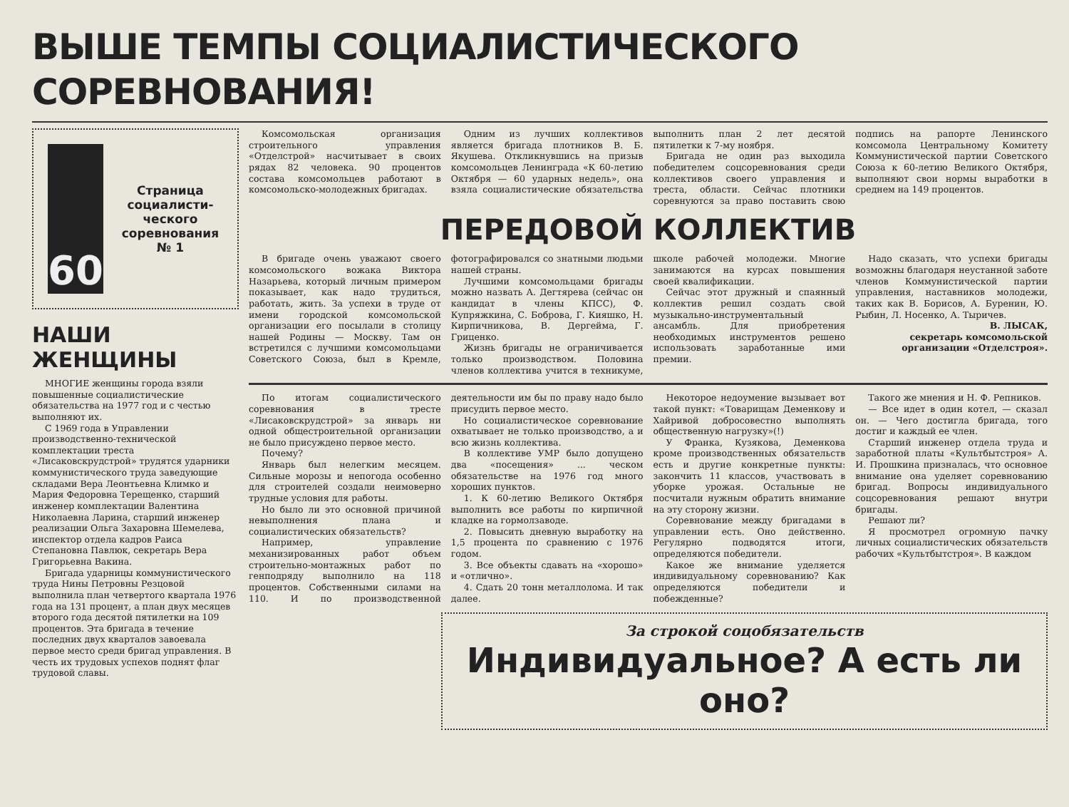ВЫШЕ ТЕМПЫ СОЦИАЛИСТИЧЕСКОГО СОРЕВНОВАНИЯ!
60
Страница социалисти-ческого соревнования № 1
НАШИ ЖЕНЩИНЫ
МНОГИЕ женщины города взяли повышенные социалистические обязательства на 1977 год и с честью выполняют их.
С 1969 года в Управлении производственно-технической комплектации треста «Лисаковскрудстрой» трудятся ударники коммунистического труда заведующие складами Вера Леонтьевна Климко и Мария Федоровна Терещенко, старший инженер комплектации Валентина Николаевна Ларина, старший инженер реализации Ольга Захаровна Шемелева, инспектор отдела кадров Раиса Степановна Павлюк, секретарь Вера Григорьевна Вакина.
Бригада ударницы коммунистического труда Нины Петровны Резцовой выполнила план четвертого квартала 1976 года на 131 процент, а план двух месяцев второго года десятой пятилетки на 109 процентов. Эта бригада в течение последних двух кварталов завоевала первое место среди бригад управления. В честь их трудовых успехов поднят флаг трудовой славы.
Комсомольская организация строительного управления «Отделстрой» насчитывает в своих рядах 82 человека. 90 процентов состава комсомольцев работают в комсомольско-молодежных бригадах.
Одним из лучших коллективов является бригада плотников В. Б. Якушева. Откликнувшись на призыв комсомольцев Ленинграда «К 60-летию Октября — 60 ударных недель», она взяла социалистические обязательства выполнить план 2 лет десятой пятилетки к 7-му ноября.
Бригада не один раз выходила победителем соцсоревнования среди коллективов своего управления и треста, области. Сейчас плотники соревнуются за право поставить свою подпись на рапорте Ленинского комсомола Центральному Комитету Коммунистической партии Советского Союза к 60-летию Великого Октября, выполняют свои нормы выработки в среднем на 149 процентов.
ПЕРЕДОВОЙ КОЛЛЕКТИВ
В бригаде очень уважают своего комсомольского вожака Виктора Назарьева, который личным примером показывает, как надо трудиться, работать, жить. За успехи в труде от имени городской комсомольской организации его посылали в столицу нашей Родины — Москву. Там он встретился с лучшими комсомольцами Советского Союза, был в Кремле, фотографировался со знатными людьми нашей страны.
Лучшими комсомольцами бригады можно назвать А. Дегтярева (сейчас он кандидат в члены КПСС), Ф. Купряжкина, С. Боброва, Г. Кияшко, Н. Кирпичникова, В. Дергейма, Г. Гриценко.
Жизнь бригады не ограничивается только производством. Половина членов коллектива учится в техникуме, школе рабочей молодежи. Многие занимаются на курсах повышения своей квалификации.
Сейчас этот дружный и спаянный коллектив решил создать свой музыкально-инструментальный ансамбль. Для приобретения необходимых инструментов решено использовать заработанные ими премии.
Надо сказать, что успехи бригады возможны благодаря неустанной заботе членов Коммунистической партии управления, наставников молодежи, таких как В. Борисов, А. Буренин, Ю. Рыбин, Л. Носенко, А. Тыричев.
В. ЛЫСАК,
секретарь комсомольской организации «Отделстроя».
По итогам социалистического соревнования в тресте «Лисаковскрудстрой» за январь ни одной общестроительной организации не было присуждено первое место.
Почему?
Январь был нелегким месяцем. Сильные морозы и непогода особенно для строителей создали неимоверно трудные условия для работы.
Но было ли это основной причиной невыполнения плана и социалистических обязательств?
Например, управление механизированных работ объем строительно-монтажных работ по генподряду выполнило на 118 процентов. Собственными силами на 110. И по производственной деятельности им бы по праву надо было присудить первое место.
Но социалистическое соревнование охватывает не только производство, а и всю жизнь коллектива.
В коллективе УМР было допущено два «посещения» ... ческом обязательстве на 1976 год много хороших пунктов.
1. К 60-летию Великого Октября выполнить все работы по кирпичной кладке на гормолзаводе.
2. Повысить дневную выработку на 1,5 процента по сравнению с 1976 годом.
3. Все объекты сдавать на «хорошо» и «отлично».
4. Сдать 20 тонн металлолома. И так далее.
Некоторое недоумение вызывает вот такой пункт: «Товарищам Деменкову и Хайривой добросовестно выполнять общественную нагрузку»(!)
У Франка, Кузякова, Деменкова кроме производственных обязательств есть и другие конкретные пункты: закончить 11 классов, участвовать в уборке урожая. Остальные не посчитали нужным обратить внимание на эту сторону жизни.
Соревнование между бригадами в управлении есть. Оно действенно. Регулярно подводятся итоги, определяются победители.
Какое же внимание уделяется индивидуальному соревнованию? Как определяются победители и побежденные?
Такого же мнения и Н. Ф. Репников.
— Все идет в один котел, — сказал он. — Чего достигла бригада, того достиг и каждый ее член.
Старший инженер отдела труда и заработной платы «Культбытстроя» А. И. Прошкина призналась, что основное внимание она уделяет соревнованию бригад. Вопросы индивидуального соцсоревнования решают внутри бригады.
Решают ли?
Я просмотрел огромную пачку личных социалистических обязательств рабочих «Культбытстроя». В каждом
За строкой соцобязательств
Индивидуальное? А есть ли оно?